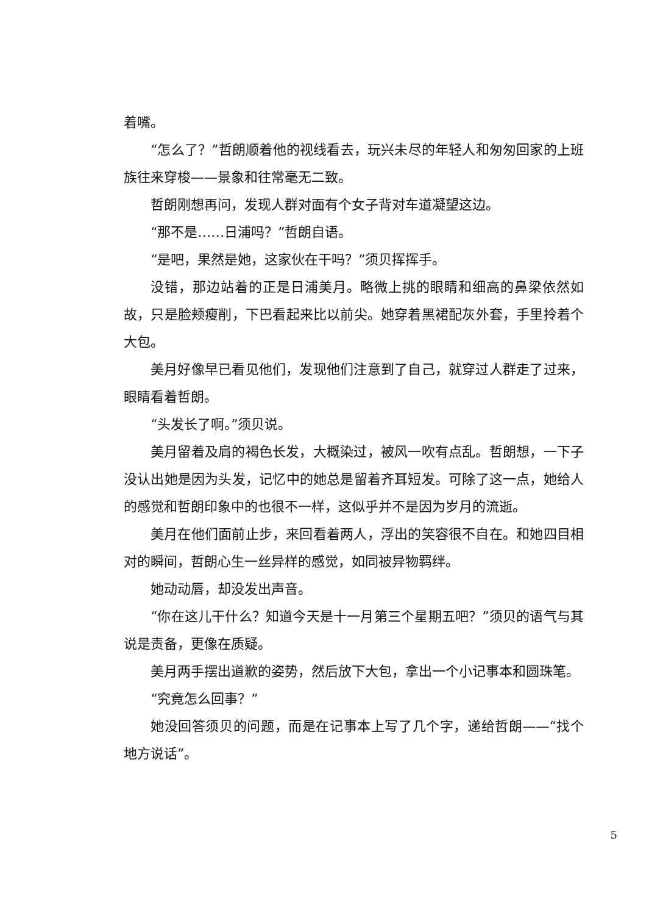着嘴。
“怎么了？”哲朗顺着他的视线看去，玩兴未尽的年轻人和匆匆回家的上班族往来穿梭——景象和往常毫无二致。
哲朗刚想再问，发现人群对面有个女子背对车道凝望这边。
“那不是……日浦吗？”哲朗自语。
“是吧，果然是她，这家伙在干吗？”须贝挥挥手。
没错，那边站着的正是日浦美月。略微上挑的眼睛和细高的鼻梁依然如故，只是脸颊瘦削，下巴看起来比以前尖。她穿着黑裙配灰外套，手里拎着个大包。
美月好像早已看见他们，发现他们注意到了自己，就穿过人群走了过来，眼睛看着哲朗。
“头发长了啊。”须贝说。
美月留着及肩的褐色长发，大概染过，被风一吹有点乱。哲朗想，一下子没认出她是因为头发，记忆中的她总是留着齐耳短发。可除了这一点，她给人的感觉和哲朗印象中的也很不一样，这似乎并不是因为岁月的流逝。
美月在他们面前止步，来回看着两人，浮出的笑容很不自在。和她四目相对的瞬间，哲朗心生一丝异样的感觉，如同被异物羁绊。
她动动唇，却没发出声音。
“你在这儿干什么？知道今天是十一月第三个星期五吧？”须贝的语气与其说是责备，更像在质疑。
美月两手摆出道歉的姿势，然后放下大包，拿出一个小记事本和圆珠笔。
“究竟怎么回事？”
她没回答须贝的问题，而是在记事本上写了几个字，递给哲朗——“找个地方说话”。
5